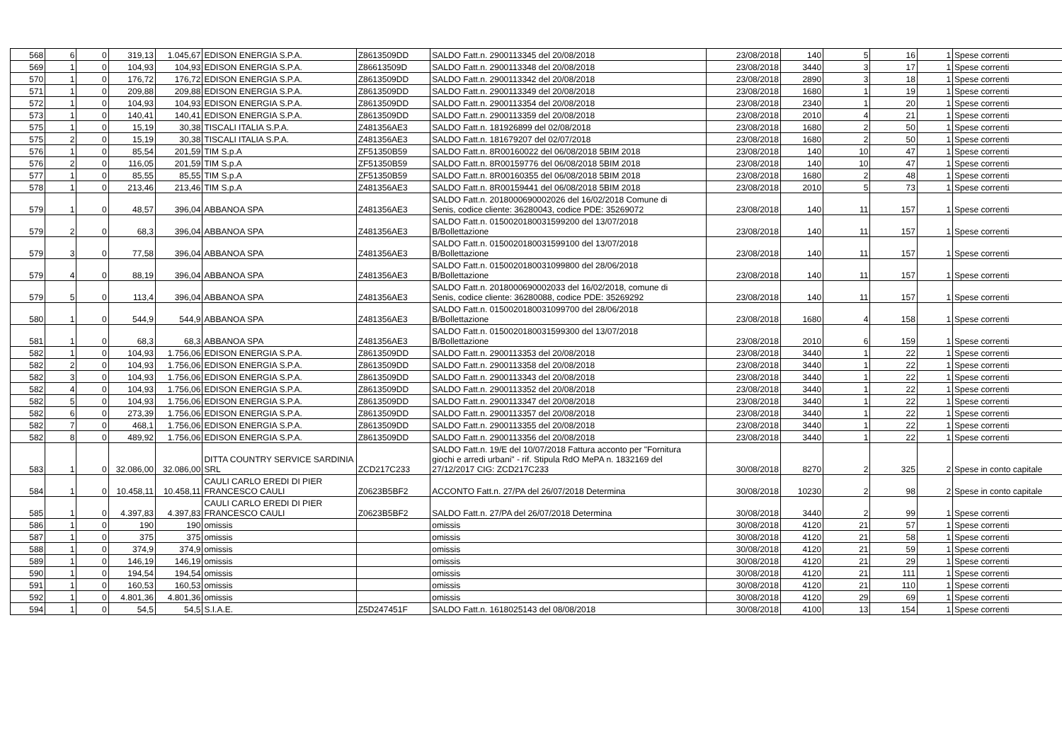| 568 | 6 | 0 | 319,13 | 1.045,67 | EDISON ENERGIA S.P.A. | Z8613509DD | SALDO Fatt.n. 2900113345 del 20/08/2018 | 23/08/2018 | 140 | 5 | 16 | 1 | Spese correnti |
| 569 | 1 | 0 | 104,93 | 104,93 | EDISON ENERGIA S.P.A. | Z86613509D | SALDO Fatt.n. 2900113348 del 20/08/2018 | 23/08/2018 | 3440 | 3 | 17 | 1 | Spese correnti |
| 570 | 1 | 0 | 176,72 | 176,72 | EDISON ENERGIA S.P.A. | Z8613509DD | SALDO Fatt.n. 2900113342 del 20/08/2018 | 23/08/2018 | 2890 | 3 | 18 | 1 | Spese correnti |
| 571 | 1 | 0 | 209,88 | 209,88 | EDISON ENERGIA S.P.A. | Z8613509DD | SALDO Fatt.n. 2900113349 del 20/08/2018 | 23/08/2018 | 1680 | 1 | 19 | 1 | Spese correnti |
| 572 | 1 | 0 | 104,93 | 104,93 | EDISON ENERGIA S.P.A. | Z8613509DD | SALDO Fatt.n. 2900113354 del 20/08/2018 | 23/08/2018 | 2340 | 1 | 20 | 1 | Spese correnti |
| 573 | 1 | 0 | 140,41 | 140,41 | EDISON ENERGIA S.P.A. | Z8613509DD | SALDO Fatt.n. 2900113359 del 20/08/2018 | 23/08/2018 | 2010 | 4 | 21 | 1 | Spese correnti |
| 575 | 1 | 0 | 15,19 | 30,38 | TISCALI ITALIA S.P.A. | Z481356AE3 | SALDO Fatt.n. 181926899 del 02/08/2018 | 23/08/2018 | 1680 | 2 | 50 | 1 | Spese correnti |
| 575 | 2 | 0 | 15,19 | 30,38 | TISCALI ITALIA S.P.A. | Z481356AE3 | SALDO Fatt.n. 181679207 del 02/07/2018 | 23/08/2018 | 1680 | 2 | 50 | 1 | Spese correnti |
| 576 | 1 | 0 | 85,54 | 201,59 | TIM S.p.A | ZF51350B59 | SALDO Fatt.n. 8R00160022 del 06/08/2018 5BIM 2018 | 23/08/2018 | 140 | 10 | 47 | 1 | Spese correnti |
| 576 | 2 | 0 | 116,05 | 201,59 | TIM S.p.A | ZF51350B59 | SALDO Fatt.n. 8R00159776 del 06/08/2018 5BIM 2018 | 23/08/2018 | 140 | 10 | 47 | 1 | Spese correnti |
| 577 | 1 | 0 | 85,55 | 85,55 | TIM S.p.A | ZF51350B59 | SALDO Fatt.n. 8R00160355 del 06/08/2018 5BIM 2018 | 23/08/2018 | 1680 | 2 | 48 | 1 | Spese correnti |
| 578 | 1 | 0 | 213,46 | 213,46 | TIM S.p.A | Z481356AE3 | SALDO Fatt.n. 8R00159441 del 06/08/2018 5BIM 2018 | 23/08/2018 | 2010 | 5 | 73 | 1 | Spese correnti |
| 579 | 1 | 0 | 48,57 | 396,04 | ABBANOA SPA | Z481356AE3 | SALDO Fatt.n. 2018000690002026 del 16/02/2018 Comune di Senis, codice cliente: 36280043, codice PDE: 35269072 | 23/08/2018 | 140 | 11 | 157 | 1 | Spese correnti |
| 579 | 2 | 0 | 68,3 | 396,04 | ABBANOA SPA | Z481356AE3 | SALDO Fatt.n. 0150020180031599200 del 13/07/2018 B/Bollettazione | 23/08/2018 | 140 | 11 | 157 | 1 | Spese correnti |
| 579 | 3 | 0 | 77,58 | 396,04 | ABBANOA SPA | Z481356AE3 | SALDO Fatt.n. 0150020180031599100 del 13/07/2018 B/Bollettazione | 23/08/2018 | 140 | 11 | 157 | 1 | Spese correnti |
| 579 | 4 | 0 | 88,19 | 396,04 | ABBANOA SPA | Z481356AE3 | SALDO Fatt.n. 0150020180031099800 del 28/06/2018 B/Bollettazione | 23/08/2018 | 140 | 11 | 157 | 1 | Spese correnti |
| 579 | 5 | 0 | 113,4 | 396,04 | ABBANOA SPA | Z481356AE3 | SALDO Fatt.n. 2018000690002033 del 16/02/2018, comune di Senis, codice cliente: 36280088, codice PDE: 35269292 | 23/08/2018 | 140 | 11 | 157 | 1 | Spese correnti |
| 580 | 1 | 0 | 544,9 | 544,9 | ABBANOA SPA | Z481356AE3 | SALDO Fatt.n. 0150020180031099700 del 28/06/2018 B/Bollettazione | 23/08/2018 | 1680 | 4 | 158 | 1 | Spese correnti |
| 581 | 1 | 0 | 68,3 | 68,3 | ABBANOA SPA | Z481356AE3 | SALDO Fatt.n. 0150020180031599300 del 13/07/2018 B/Bollettazione | 23/08/2018 | 2010 | 6 | 159 | 1 | Spese correnti |
| 582 | 1 | 0 | 104,93 | 1.756,06 | EDISON ENERGIA S.P.A. | Z8613509DD | SALDO Fatt.n. 2900113353 del 20/08/2018 | 23/08/2018 | 3440 | 1 | 22 | 1 | Spese correnti |
| 582 | 2 | 0 | 104,93 | 1.756,06 | EDISON ENERGIA S.P.A. | Z8613509DD | SALDO Fatt.n. 2900113358 del 20/08/2018 | 23/08/2018 | 3440 | 1 | 22 | 1 | Spese correnti |
| 582 | 3 | 0 | 104,93 | 1.756,06 | EDISON ENERGIA S.P.A. | Z8613509DD | SALDO Fatt.n. 2900113343 del 20/08/2018 | 23/08/2018 | 3440 | 1 | 22 | 1 | Spese correnti |
| 582 | 4 | 0 | 104,93 | 1.756,06 | EDISON ENERGIA S.P.A. | Z8613509DD | SALDO Fatt.n. 2900113352 del 20/08/2018 | 23/08/2018 | 3440 | 1 | 22 | 1 | Spese correnti |
| 582 | 5 | 0 | 104,93 | 1.756,06 | EDISON ENERGIA S.P.A. | Z8613509DD | SALDO Fatt.n. 2900113347 del 20/08/2018 | 23/08/2018 | 3440 | 1 | 22 | 1 | Spese correnti |
| 582 | 6 | 0 | 273,39 | 1.756,06 | EDISON ENERGIA S.P.A. | Z8613509DD | SALDO Fatt.n. 2900113357 del 20/08/2018 | 23/08/2018 | 3440 | 1 | 22 | 1 | Spese correnti |
| 582 | 7 | 0 | 468,1 | 1.756,06 | EDISON ENERGIA S.P.A. | Z8613509DD | SALDO Fatt.n. 2900113355 del 20/08/2018 | 23/08/2018 | 3440 | 1 | 22 | 1 | Spese correnti |
| 582 | 8 | 0 | 489,92 | 1.756,06 | EDISON ENERGIA S.P.A. | Z8613509DD | SALDO Fatt.n. 2900113356 del 20/08/2018 | 23/08/2018 | 3440 | 1 | 22 | 1 | Spese correnti |
| 583 | 1 | 0 | 32.086,00 | 32.086,00 | DITTA COUNTRY SERVICE SARDINIA SRL | ZCD217C233 | SALDO Fatt.n. 19/E del 10/07/2018 Fattura acconto per "Fornitura giochi e arredi urbani" - rif. Stipula RdO MePA n. 1832169 del 27/12/2017 CIG: ZCD217C233 | 30/08/2018 | 8270 | 2 | 325 | 2 | Spese in conto capitale |
| 584 | 1 | 0 | 10.458,11 | 10.458,11 | CAULI CARLO EREDI DI PIER FRANCESCO CAULI | Z0623B5BF2 | ACCONTO Fatt.n. 27/PA del 26/07/2018 Determina | 30/08/2018 | 10230 | 2 | 98 | 2 | Spese in conto capitale |
| 585 | 1 | 0 | 4.397,83 | 4.397,83 | CAULI CARLO EREDI DI PIER FRANCESCO CAULI | Z0623B5BF2 | SALDO Fatt.n. 27/PA del 26/07/2018 Determina | 30/08/2018 | 3440 | 2 | 99 | 1 | Spese correnti |
| 586 | 1 | 0 | 190 | 190 | omissis | | omissis | 30/08/2018 | 4120 | 21 | 57 | 1 | Spese correnti |
| 587 | 1 | 0 | 375 | 375 | omissis | | omissis | 30/08/2018 | 4120 | 21 | 58 | 1 | Spese correnti |
| 588 | 1 | 0 | 374,9 | 374,9 | omissis | | omissis | 30/08/2018 | 4120 | 21 | 59 | 1 | Spese correnti |
| 589 | 1 | 0 | 146,19 | 146,19 | omissis | | omissis | 30/08/2018 | 4120 | 21 | 29 | 1 | Spese correnti |
| 590 | 1 | 0 | 194,54 | 194,54 | omissis | | omissis | 30/08/2018 | 4120 | 21 | 111 | 1 | Spese correnti |
| 591 | 1 | 0 | 160,53 | 160,53 | omissis | | omissis | 30/08/2018 | 4120 | 21 | 110 | 1 | Spese correnti |
| 592 | 1 | 0 | 4.801,36 | 4.801,36 | omissis | | omissis | 30/08/2018 | 4120 | 29 | 69 | 1 | Spese correnti |
| 594 | 1 | 0 | 54,5 | 54,5 | S.I.A.E. | Z5D247451F | SALDO Fatt.n. 1618025143 del 08/08/2018 | 30/08/2018 | 4100 | 13 | 154 | 1 | Spese correnti |